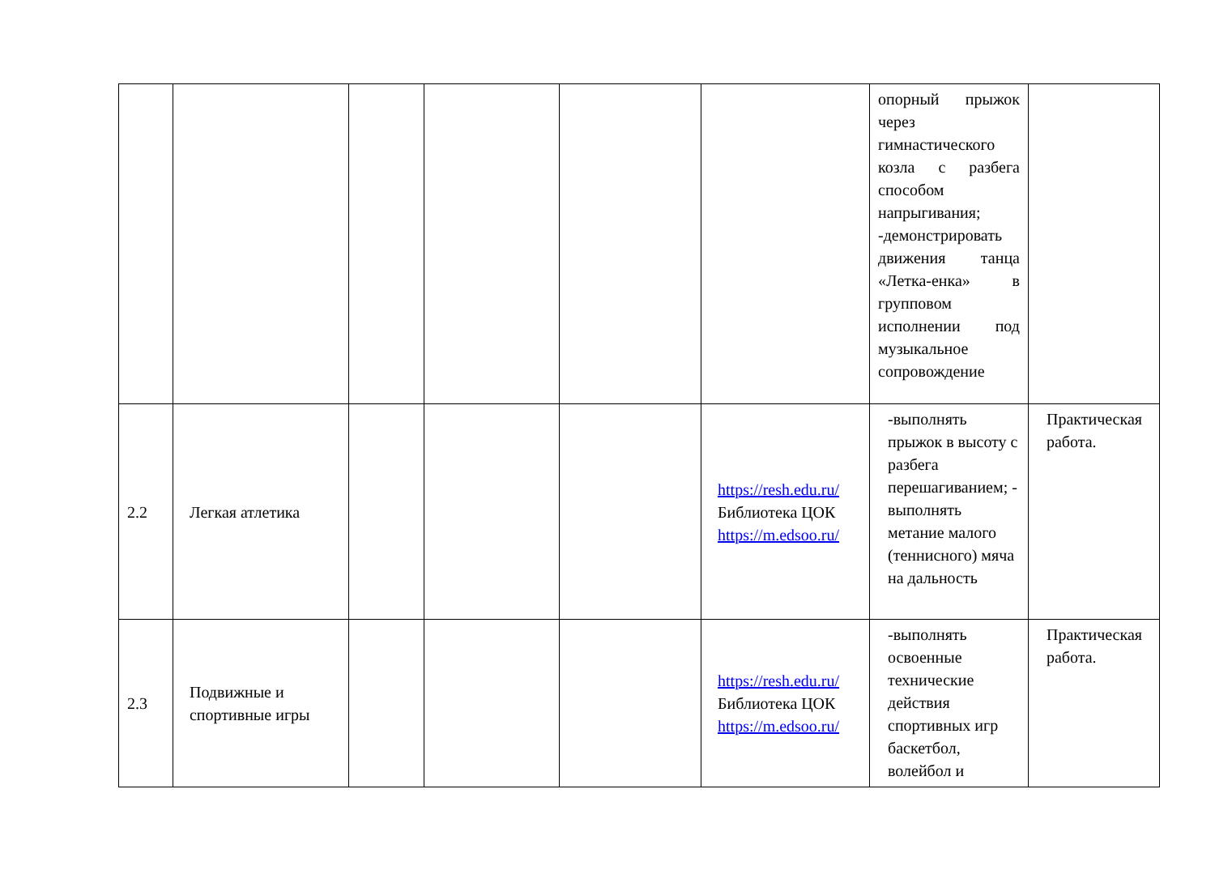| | | | | | | опорный прыжок через гимнастического козла с разбега способом напрыгивания; -демонстрировать движения танца «Летка-енка» в групповом исполнении под музыкальное сопровождение | |
| 2.2 | Легкая атлетика | | | | https://resh.edu.ru/ Библиотека ЦОК https://m.edsoo.ru/ | -выполнять прыжок в высоту с разбега перешагиванием; - выполнять метание малого (теннисного) мяча на дальность | Практическая работа. |
| 2.3 | Подвижные и спортивные игры | | | | https://resh.edu.ru/ Библиотека ЦОК https://m.edsoo.ru/ | -выполнять освоенные технические действия спортивных игр баскетбол, волейбол и | Практическая работа. |